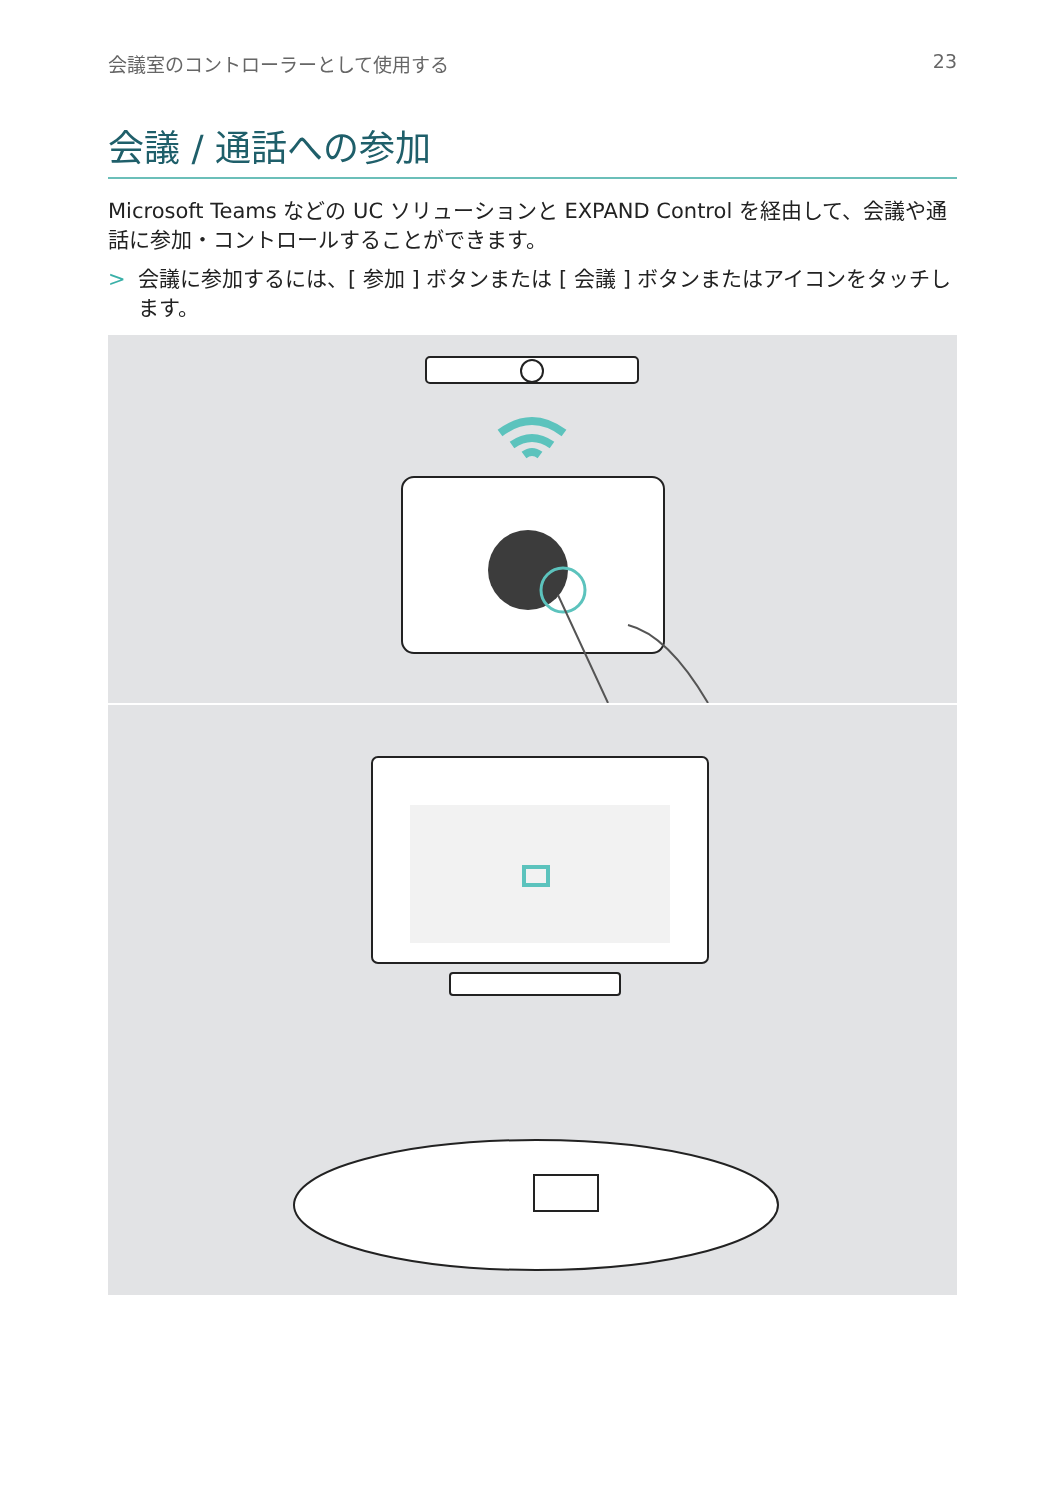会議室のコントローラーとして使用する 23
会議 / 通話への参加
Microsoft Teams などの UC ソリューションと EXPAND Control を経由して、会議や通話に参加・コントロールすることができます。
> 会議に参加するには、[ 参加 ] ボタンまたは [ 会議 ] ボタンまたはアイコンをタッチします。